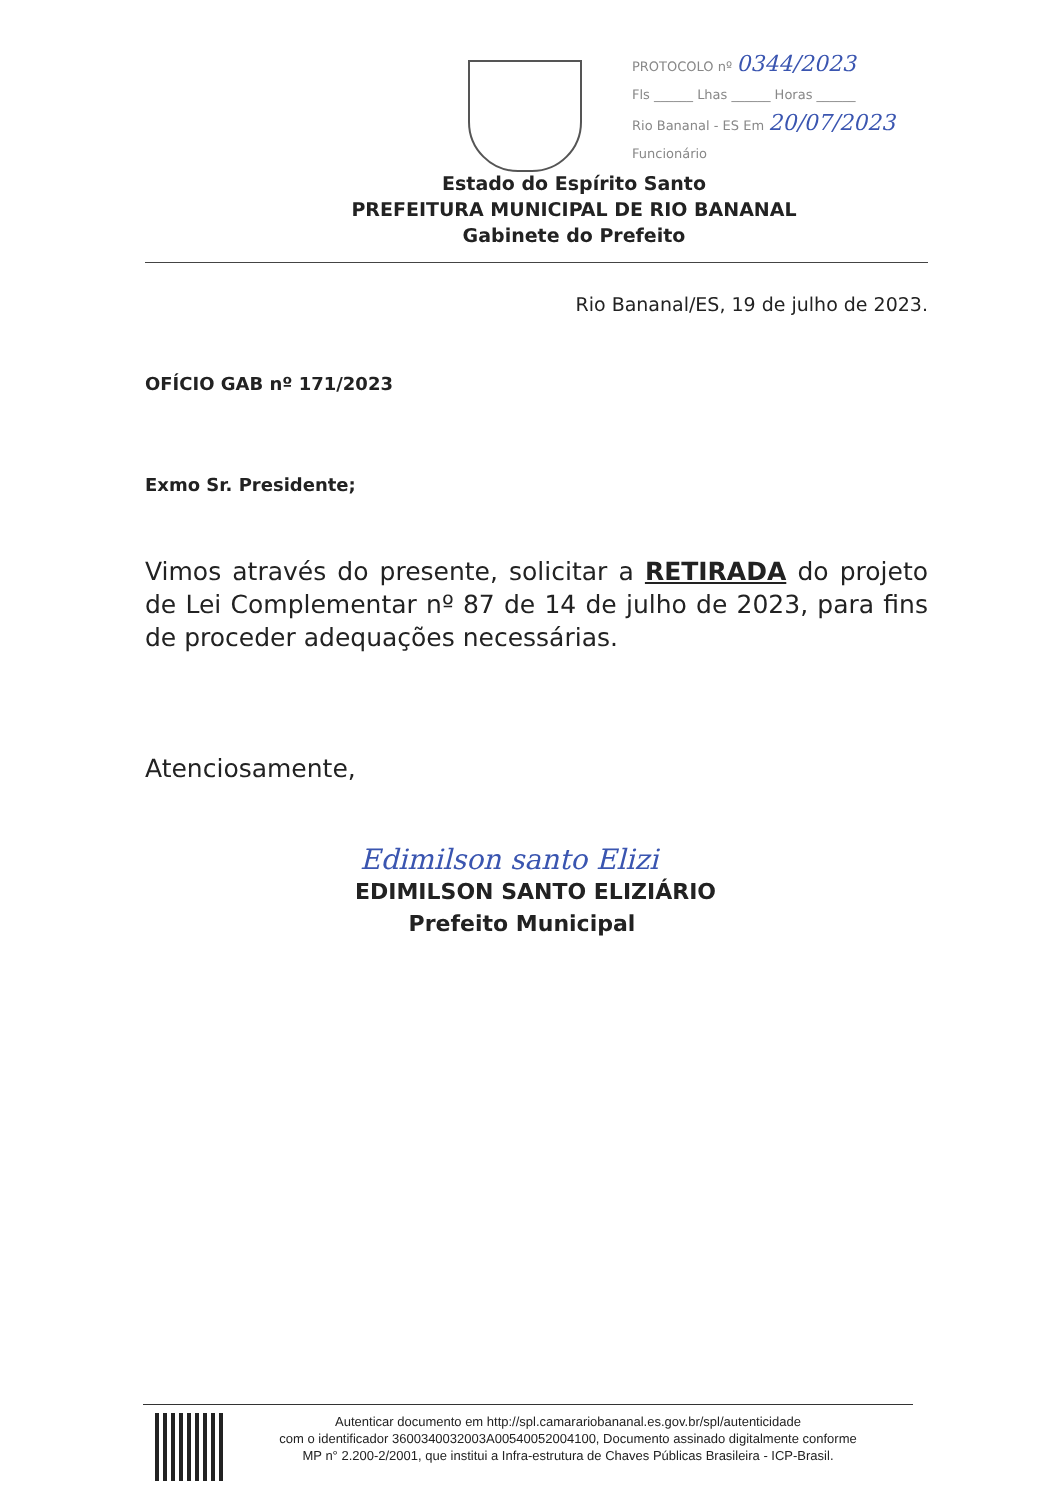PROTOCOLO nº 0344/2023
Fls ______ Lhas ______ Horas ______
Rio Bananal - ES Em 20/07/2023
Funcionário
Estado do Espírito Santo
PREFEITURA MUNICIPAL DE RIO BANANAL
Gabinete do Prefeito
Rio Bananal/ES, 19 de julho de 2023.
OFÍCIO GAB nº 171/2023
Exmo Sr. Presidente;
Vimos através do presente, solicitar a RETIRADA do projeto de Lei Complementar nº 87 de 14 de julho de 2023, para fins de proceder adequações necessárias.
Atenciosamente,
Edimilson santo Elizi
EDIMILSON SANTO ELIZIÁRIO
Prefeito Municipal
Autenticar documento em http://spl.camarariobananal.es.gov.br/spl/autenticidade
com o identificador 3600340032003A00540052004100, Documento assinado digitalmente conforme
MP n° 2.200-2/2001, que institui a Infra-estrutura de Chaves Públicas Brasileira - ICP-Brasil.